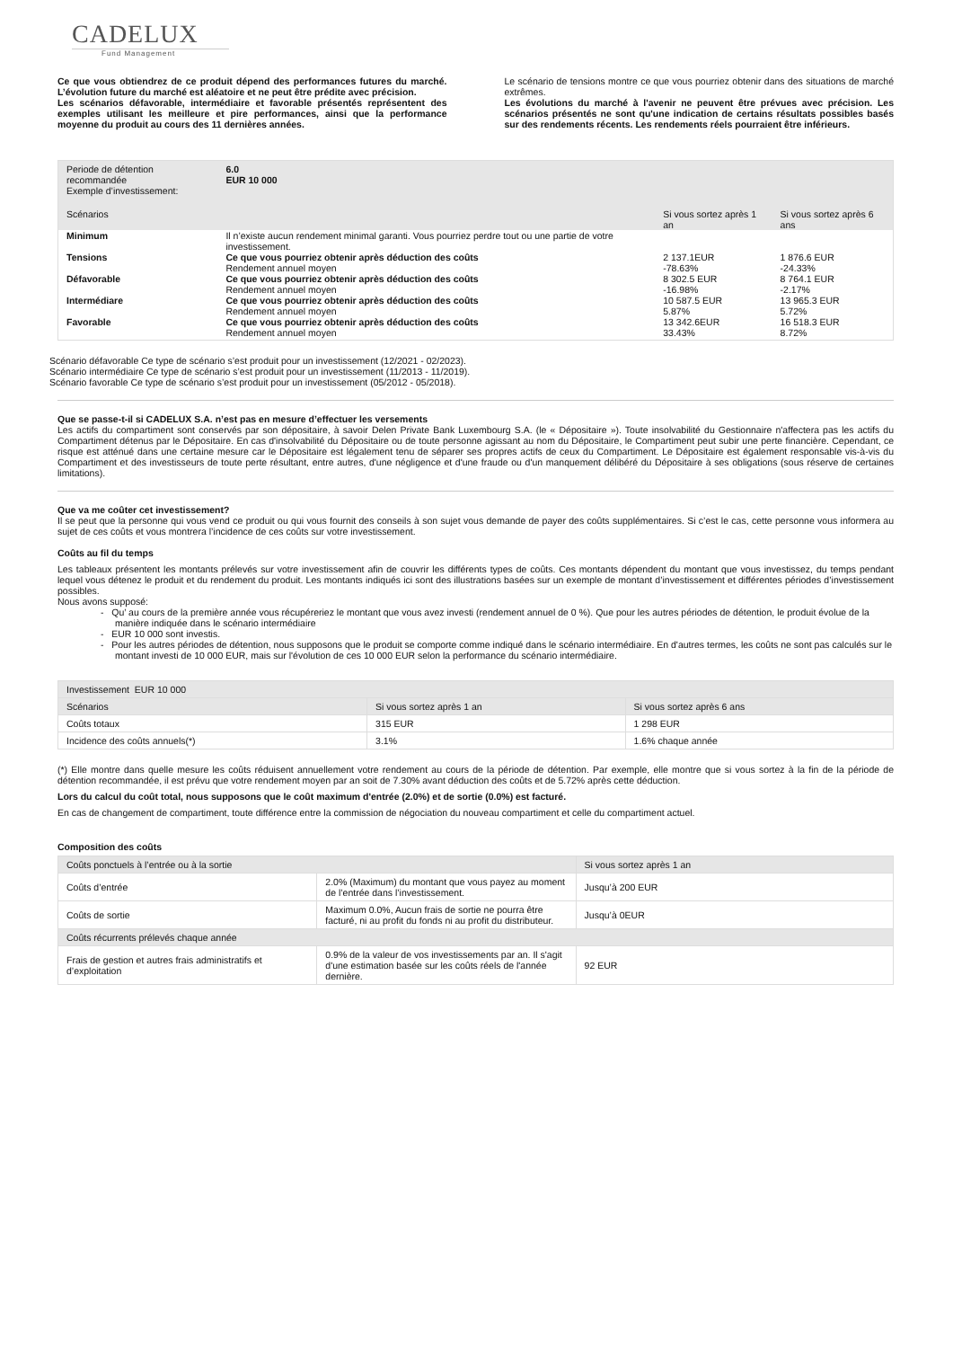CADELUX
Fund Management
Ce que vous obtiendrez de ce produit dépend des performances futures du marché. L’évolution future du marché est aléatoire et ne peut être prédite avec précision.
Les scénarios défavorable, intermédiaire et favorable présentés représentent des exemples utilisant les meilleure et pire performances, ainsi que la performance moyenne du produit au cours des 11 dernières années.
Le scénario de tensions montre ce que vous pourriez obtenir dans des situations de marché extrêmes.
Les évolutions du marché à l'avenir ne peuvent être prévues avec précision. Les scénarios présentés ne sont qu'une indication de certains résultats possibles basés sur des rendements récents. Les rendements réels pourraient être inférieurs.
| Periode de détention recommandée Exemple d’investissement: | 6.0 EUR 10 000 | | |
| Scénarios | | Si vous sortez après 1 an | Si vous sortez après 6 ans |
| Minimum | Il n’existe aucun rendement minimal garanti. Vous pourriez perdre tout ou une partie de votre investissement. | | |
| Tensions | Ce que vous pourriez obtenir après déduction des coûts | 2 137.1EUR | 1 876.6 EUR |
| | Rendement annuel moyen | -78.63% | -24.33% |
| Défavorable | Ce que vous pourriez obtenir après déduction des coûts | 8 302.5 EUR | 8 764.1 EUR |
| | Rendement annuel moyen | -16.98% | -2.17% |
| Intermédiare | Ce que vous pourriez obtenir après déduction des coûts | 10 587.5 EUR | 13 965.3 EUR |
| | Rendement annuel moyen | 5.87% | 5.72% |
| Favorable | Ce que vous pourriez obtenir après déduction des coûts | 13 342.6EUR | 16 518.3 EUR |
| | Rendement annuel moyen | 33.43% | 8.72% |
Scénario défavorable Ce type de scénario s’est produit pour un investissement (12/2021 - 02/2023).
Scénario intermédiaire Ce type de scénario s’est produit pour un investissement (11/2013 - 11/2019).
Scénario favorable Ce type de scénario s’est produit pour un investissement (05/2012 - 05/2018).
Que se passe-t-il si CADELUX S.A. n’est pas en mesure d’effectuer les versements
Les actifs du compartiment sont conservés par son dépositaire, à savoir Delen Private Bank Luxembourg S.A. (le « Dépositaire »). Toute insolvabilité du Gestionnaire n'affectera pas les actifs du Compartiment détenus par le Dépositaire. En cas d'insolvabilité du Dépositaire ou de toute personne agissant au nom du Dépositaire, le Compartiment peut subir une perte financière. Cependant, ce risque est atténué dans une certaine mesure car le Dépositaire est légalement tenu de séparer ses propres actifs de ceux du Compartiment. Le Dépositaire est également responsable vis-à-vis du Compartiment et des investisseurs de toute perte résultant, entre autres, d'une négligence et d'une fraude ou d'un manquement délibéré du Dépositaire à ses obligations (sous réserve de certaines limitations).
Que va me coûter cet investissement?
Il se peut que la personne qui vous vend ce produit ou qui vous fournit des conseils à son sujet vous demande de payer des coûts supplémentaires. Si c’est le cas, cette personne vous informera au sujet de ces coûts et vous montrera l’incidence de ces coûts sur votre investissement.
Coûts au fil du temps
Les tableaux présentent les montants prélevés sur votre investissement afin de couvrir les différents types de coûts. Ces montants dépendent du montant que vous investissez, du temps pendant lequel vous détenez le produit et du rendement du produit. Les montants indiqués ici sont des illustrations basées sur un exemple de montant d’investissement et différentes périodes d’investissement possibles.
Nous avons supposé:
- Qu’ au cours de la première année vous récupéreriez le montant que vous avez investi (rendement annuel de 0 %). Que pour les autres périodes de détention, le produit évolue de la manière indiquée dans le scénario intermédiaire
- EUR 10 000 sont investis.
- Pour les autres périodes de détention, nous supposons que le produit se comporte comme indiqué dans le scénario intermédiaire. En d'autres termes, les coûts ne sont pas calculés sur le montant investi de 10 000 EUR, mais sur l'évolution de ces 10 000 EUR selon la performance du scénario intermédiaire.
| Investissement EUR 10 000 | | |
| --- | --- | --- |
| Scénarios | Si vous sortez après 1 an | Si vous sortez après 6 ans |
| Coûts totaux | 315 EUR | 1 298 EUR |
| Incidence des coûts annuels(*) | 3.1% | 1.6% chaque année |
(*) Elle montre dans quelle mesure les coûts réduisent annuellement votre rendement au cours de la période de détention. Par exemple, elle montre que si vous sortez à la fin de la période de détention recommandée, il est prévu que votre rendement moyen par an soit de 7.30% avant déduction des coûts et de 5.72% après cette déduction.
Lors du calcul du coût total, nous supposons que le coût maximum d'entrée (2.0%) et de sortie (0.0%) est facturé.
En cas de changement de compartiment, toute différence entre la commission de négociation du nouveau compartiment et celle du compartiment actuel.
Composition des coûts
| Coûts ponctuels à l’entrée ou à la sortie | | Si vous sortez après 1 an |
| --- | --- | --- |
| Coûts d’entrée | 2.0% (Maximum) du montant que vous payez au moment de l’entrée dans l’investissement. | Jusqu’à 200 EUR |
| Coûts de sortie | Maximum 0.0%, Aucun frais de sortie ne pourra être facturé, ni au profit du fonds ni au profit du distributeur. | Jusqu’à 0EUR |
| Coûts récurrents prélevés chaque année | | |
| Frais de gestion et autres frais administratifs et d’exploitation | 0.9% de la valeur de vos investissements par an. Il s'agit d'une estimation basée sur les coûts réels de l'année dernière. | 92 EUR |